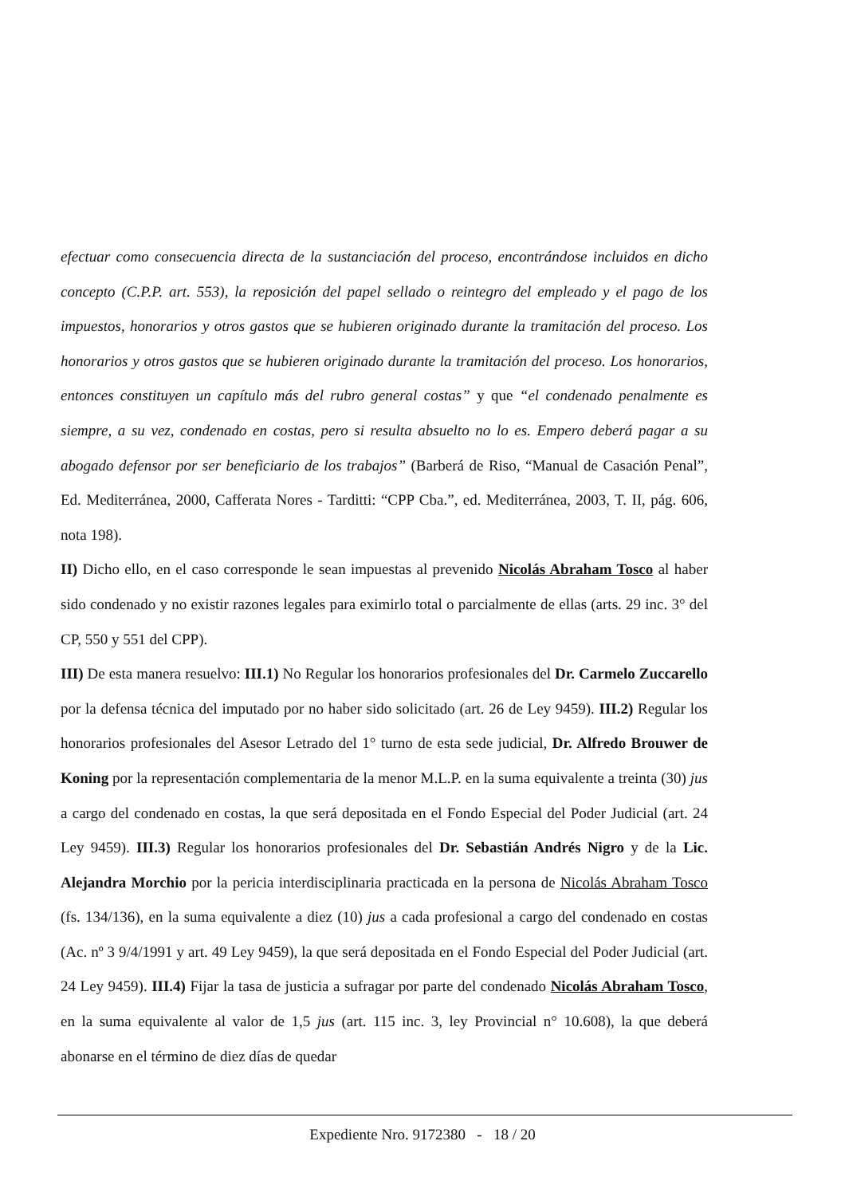efectuar como consecuencia directa de la sustanciación del proceso, encontrándose incluidos en dicho concepto (C.P.P. art. 553), la reposición del papel sellado o reintegro del empleado y el pago de los impuestos, honorarios y otros gastos que se hubieren originado durante la tramitación del proceso. Los honorarios y otros gastos que se hubieren originado durante la tramitación del proceso. Los honorarios, entonces constituyen un capítulo más del rubro general costas” y que “el condenado penalmente es siempre, a su vez, condenado en costas, pero si resulta absuelto no lo es. Empero deberá pagar a su abogado defensor por ser beneficiario de los trabajos” (Barberá de Riso, “Manual de Casación Penal”, Ed. Mediterránea, 2000, Cafferata Nores - Tarditti: “CPP Cba.”, ed. Mediterránea, 2003, T. II, pág. 606, nota 198).
II) Dicho ello, en el caso corresponde le sean impuestas al prevenido Nicolás Abraham Tosco al haber sido condenado y no existir razones legales para eximirlo total o parcialmente de ellas (arts. 29 inc. 3° del CP, 550 y 551 del CPP).
III) De esta manera resuelvo: III.1) No Regular los honorarios profesionales del Dr. Carmelo Zuccarello por la defensa técnica del imputado por no haber sido solicitado (art. 26 de Ley 9459). III.2) Regular los honorarios profesionales del Asesor Letrado del 1° turno de esta sede judicial, Dr. Alfredo Brouwer de Koning por la representación complementaria de la menor M.L.P. en la suma equivalente a treinta (30) jus a cargo del condenado en costas, la que será depositada en el Fondo Especial del Poder Judicial (art. 24 Ley 9459). III.3) Regular los honorarios profesionales del Dr. Sebastián Andrés Nigro y de la Lic. Alejandra Morchio por la pericia interdisciplinaria practicada en la persona de Nicolás Abraham Tosco (fs. 134/136), en la suma equivalente a diez (10) jus a cada profesional a cargo del condenado en costas (Ac. nº 3 9/4/1991 y art. 49 Ley 9459), la que será depositada en el Fondo Especial del Poder Judicial (art. 24 Ley 9459). III.4) Fijar la tasa de justicia a sufragar por parte del condenado Nicolás Abraham Tosco, en la suma equivalente al valor de 1,5 jus (art. 115 inc. 3, ley Provincial n° 10.608), la que deberá abonarse en el término de diez días de quedar
Expediente Nro. 9172380 - 18 / 20